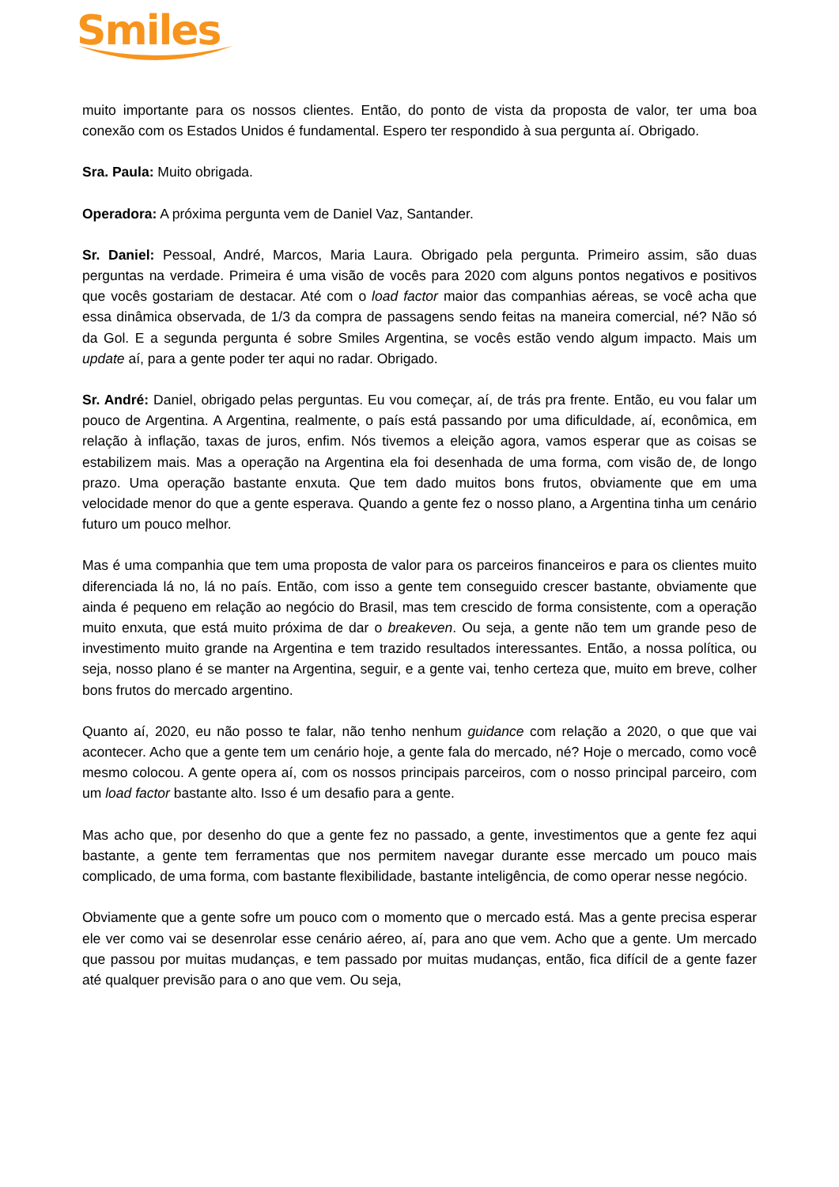Smiles
muito importante para os nossos clientes. Então, do ponto de vista da proposta de valor, ter uma boa conexão com os Estados Unidos é fundamental. Espero ter respondido à sua pergunta aí. Obrigado.
Sra. Paula: Muito obrigada.
Operadora: A próxima pergunta vem de Daniel Vaz, Santander.
Sr. Daniel: Pessoal, André, Marcos, Maria Laura. Obrigado pela pergunta. Primeiro assim, são duas perguntas na verdade. Primeira é uma visão de vocês para 2020 com alguns pontos negativos e positivos que vocês gostariam de destacar. Até com o load factor maior das companhias aéreas, se você acha que essa dinâmica observada, de 1/3 da compra de passagens sendo feitas na maneira comercial, né? Não só da Gol. E a segunda pergunta é sobre Smiles Argentina, se vocês estão vendo algum impacto. Mais um update aí, para a gente poder ter aqui no radar. Obrigado.
Sr. André: Daniel, obrigado pelas perguntas. Eu vou começar, aí, de trás pra frente. Então, eu vou falar um pouco de Argentina. A Argentina, realmente, o país está passando por uma dificuldade, aí, econômica, em relação à inflação, taxas de juros, enfim. Nós tivemos a eleição agora, vamos esperar que as coisas se estabilizem mais. Mas a operação na Argentina ela foi desenhada de uma forma, com visão de, de longo prazo. Uma operação bastante enxuta. Que tem dado muitos bons frutos, obviamente que em uma velocidade menor do que a gente esperava. Quando a gente fez o nosso plano, a Argentina tinha um cenário futuro um pouco melhor.
Mas é uma companhia que tem uma proposta de valor para os parceiros financeiros e para os clientes muito diferenciada lá no, lá no país. Então, com isso a gente tem conseguido crescer bastante, obviamente que ainda é pequeno em relação ao negócio do Brasil, mas tem crescido de forma consistente, com a operação muito enxuta, que está muito próxima de dar o breakeven. Ou seja, a gente não tem um grande peso de investimento muito grande na Argentina e tem trazido resultados interessantes. Então, a nossa política, ou seja, nosso plano é se manter na Argentina, seguir, e a gente vai, tenho certeza que, muito em breve, colher bons frutos do mercado argentino.
Quanto aí, 2020, eu não posso te falar, não tenho nenhum guidance com relação a 2020, o que que vai acontecer. Acho que a gente tem um cenário hoje, a gente fala do mercado, né? Hoje o mercado, como você mesmo colocou. A gente opera aí, com os nossos principais parceiros, com o nosso principal parceiro, com um load factor bastante alto. Isso é um desafio para a gente.
Mas acho que, por desenho do que a gente fez no passado, a gente, investimentos que a gente fez aqui bastante, a gente tem ferramentas que nos permitem navegar durante esse mercado um pouco mais complicado, de uma forma, com bastante flexibilidade, bastante inteligência, de como operar nesse negócio.
Obviamente que a gente sofre um pouco com o momento que o mercado está. Mas a gente precisa esperar ele ver como vai se desenrolar esse cenário aéreo, aí, para ano que vem. Acho que a gente. Um mercado que passou por muitas mudanças, e tem passado por muitas mudanças, então, fica difícil de a gente fazer até qualquer previsão para o ano que vem. Ou seja,